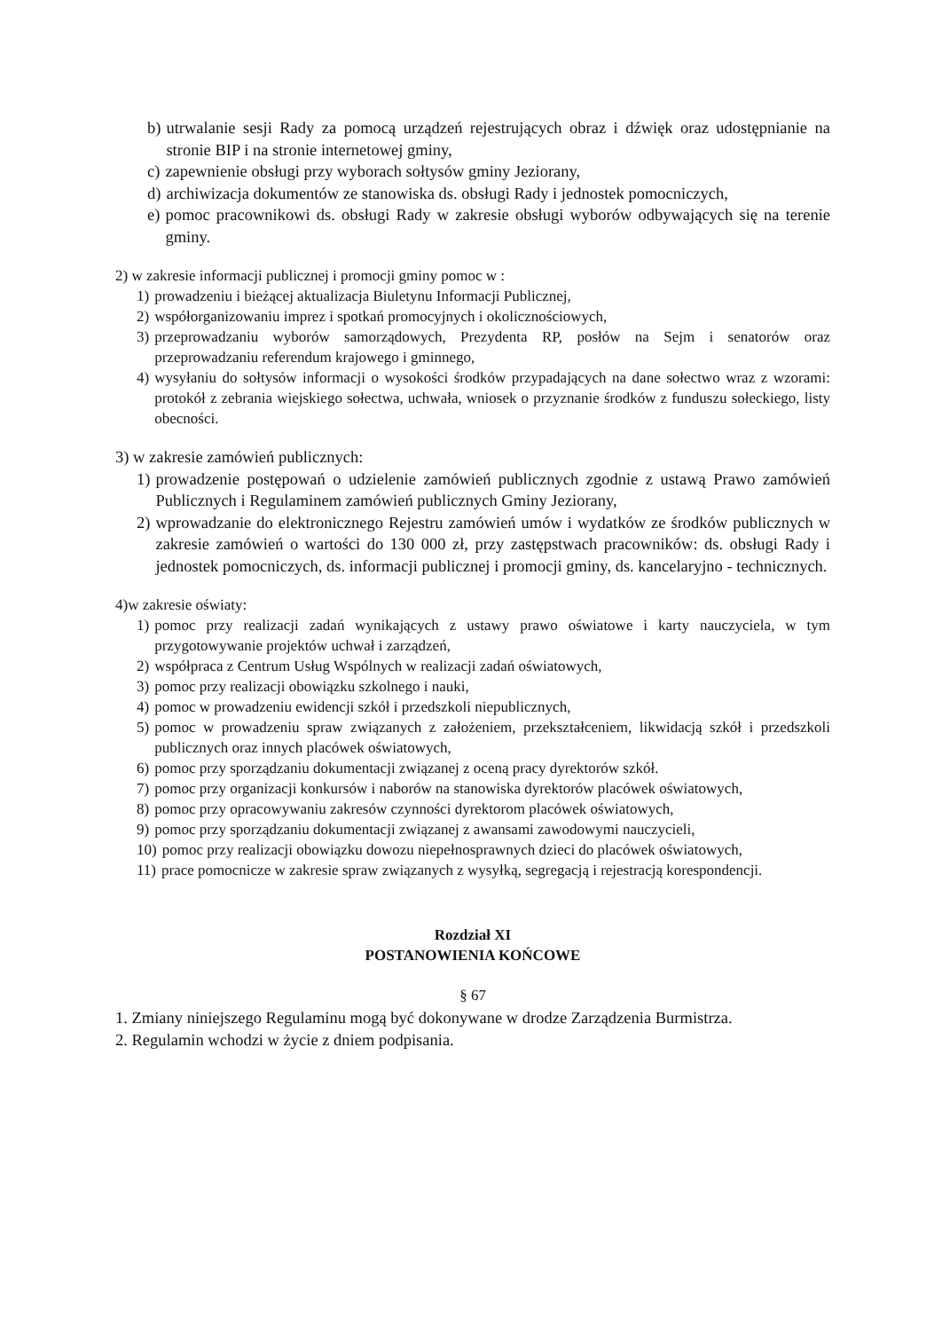b) utrwalanie sesji Rady za pomocą urządzeń rejestrujących obraz i dźwięk oraz udostępnianie na stronie BIP i na stronie internetowej gminy,
c) zapewnienie obsługi przy wyborach sołtysów gminy Jeziorany,
d) archiwizacja dokumentów ze stanowiska ds. obsługi Rady i jednostek pomocniczych,
e) pomoc pracownikowi ds. obsługi Rady w zakresie obsługi wyborów odbywających się na terenie gminy.
2) w zakresie informacji publicznej i promocji gminy pomoc w :
1) prowadzeniu i bieżącej aktualizacja Biuletynu Informacji Publicznej,
2) współorganizowaniu imprez i spotkań promocyjnych i okolicznościowych,
3) przeprowadzaniu wyborów samorządowych, Prezydenta RP, posłów na Sejm i senatorów oraz przeprowadzaniu referendum krajowego i gminnego,
4) wysyłaniu do sołtysów informacji o wysokości środków przypadających na dane sołectwo wraz z wzorami: protokół z zebrania wiejskiego sołectwa, uchwała, wniosek o przyznanie środków z funduszu sołeckiego, listy obecności.
3) w zakresie zamówień publicznych:
1) prowadzenie postępowań o udzielenie zamówień publicznych zgodnie z ustawą Prawo zamówień Publicznych i Regulaminem zamówień publicznych Gminy Jeziorany,
2) wprowadzanie do elektronicznego Rejestru zamówień umów i wydatków ze środków publicznych w zakresie zamówień o wartości do 130 000 zł, przy zastępstwach pracowników: ds. obsługi Rady i jednostek pomocniczych, ds. informacji publicznej i promocji gminy, ds. kancelaryjno - technicznych.
4)w zakresie oświaty:
1) pomoc przy realizacji zadań wynikających z ustawy prawo oświatowe i karty nauczyciela, w tym przygotowywanie projektów uchwał i zarządzeń,
2) współpraca z Centrum Usług Wspólnych w realizacji zadań oświatowych,
3) pomoc przy realizacji obowiązku szkolnego i nauki,
4) pomoc w prowadzeniu ewidencji szkół i przedszkoli niepublicznych,
5) pomoc w prowadzeniu spraw związanych z założeniem, przekształceniem, likwidacją szkół i przedszkoli publicznych oraz innych placówek oświatowych,
6) pomoc przy sporządzaniu dokumentacji związanej z oceną pracy dyrektorów szkół.
7) pomoc przy organizacji konkursów i naborów na stanowiska dyrektorów placówek oświatowych,
8) pomoc przy opracowywaniu zakresów czynności dyrektorom placówek oświatowych,
9) pomoc przy sporządzaniu dokumentacji związanej z awansami zawodowymi nauczycieli,
10) pomoc przy realizacji obowiązku dowozu niepełnosprawnych dzieci do placówek oświatowych,
11) prace pomocnicze w zakresie spraw związanych z wysyłką, segregacją i rejestracją korespondencji.
Rozdział XI
POSTANOWIENIA KOŃCOWE
§ 67
1. Zmiany niniejszego Regulaminu mogą być dokonywane w drodze Zarządzenia Burmistrza.
2. Regulamin wchodzi w życie z dniem podpisania.